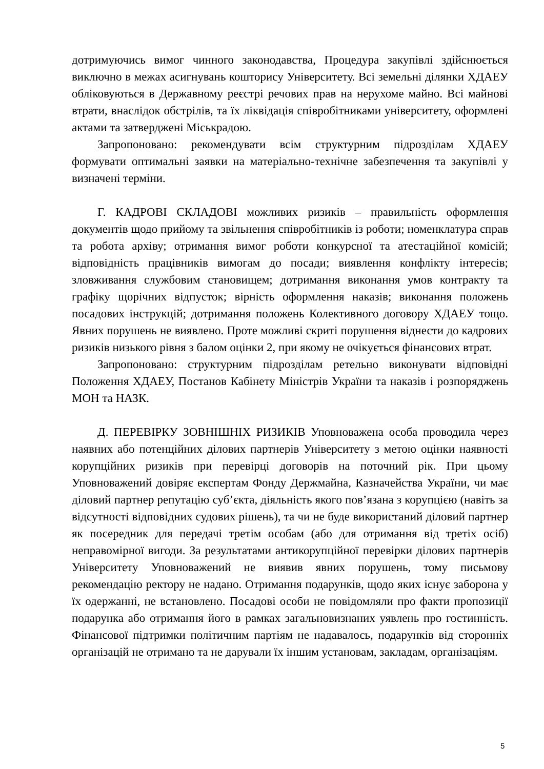дотримуючись вимог чинного законодавства, Процедура закупівлі здійснюється виключно в межах асигнувань кошторису Університету. Всі земельні ділянки ХДАЕУ обліковуються в Державному реєстрі речових прав на нерухоме майно. Всі майнові втрати, внаслідок обстрілів, та їх ліквідація співробітниками університету, оформлені актами та затверджені Міськрадою.
Запропоновано: рекомендувати всім структурним підрозділам ХДАЕУ формувати оптимальні заявки на матеріально-технічне забезпечення та закупівлі у визначені терміни.
Г. КАДРОВІ СКЛАДОВІ можливих ризиків – правильність оформлення документів щодо прийому та звільнення співробітників із роботи; номенклатура справ та робота архіву; отримання вимог роботи конкурсної та атестаційної комісій; відповідність працівників вимогам до посади; виявлення конфлікту інтересів; зловживання службовим становищем; дотримання виконання умов контракту та графіку щорічних відпусток; вірність оформлення наказів; виконання положень посадових інструкцій; дотримання положень Колективного договору ХДАЕУ тощо. Явних порушень не виявлено. Проте можливі скриті порушення віднести до кадрових ризиків низького рівня з балом оцінки 2, при якому не очікується фінансових втрат.
Запропоновано: структурним підрозділам ретельно виконувати відповідні Положення ХДАЕУ, Постанов Кабінету Міністрів України та наказів і розпоряджень МОН та НАЗК.
Д. ПЕРЕВІРКУ ЗОВНІШНІХ РИЗИКІВ Уповноважена особа проводила через наявних або потенційних ділових партнерів Університету з метою оцінки наявності корупційних ризиків при перевірці договорів на поточний рік. При цьому Уповноважений довіряє експертам Фонду Держмайна, Казначейства України, чи має діловий партнер репутацію суб’єкта, діяльність якого пов’язана з корупцією (навіть за відсутності відповідних судових рішень), та чи не буде використаний діловий партнер як посередник для передачі третім особам (або для отримання від третіх осіб) неправомірної вигоди. За результатами антикорупційної перевірки ділових партнерів Університету Уповноважений не виявив явних порушень, тому письмову рекомендацію ректору не надано. Отримання подарунків, щодо яких існує заборона у їх одержанні, не встановлено. Посадові особи не повідомляли про факти пропозиції подарунка або отримання його в рамках загальновизнаних уявлень про гостинність. Фінансової підтримки політичним партіям не надавалось, подарунків від сторонніх організацій не отримано та не дарували їх іншим установам, закладам, організаціям.
5